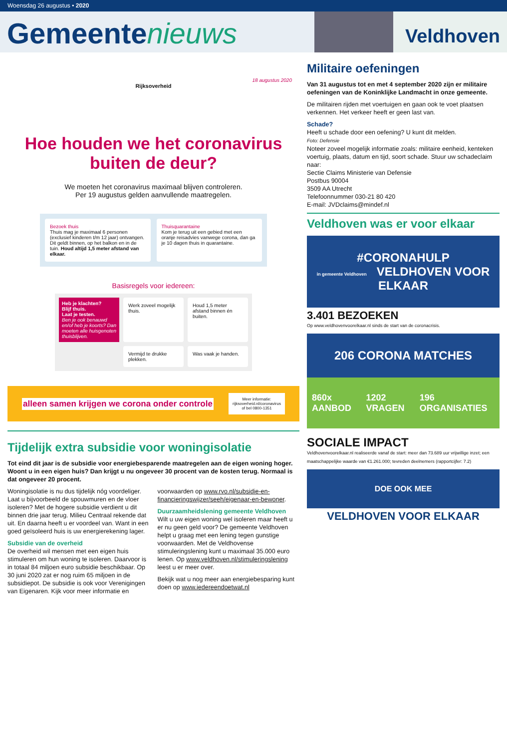Woensdag 26 augustus • 2020
Gemeentenieuws
Veldhoven
18 augustus 2020
Rijksoverheid
Hoe houden we het coronavirus buiten de deur?
We moeten het coronavirus maximaal blijven controleren.
Per 19 augustus gelden aanvullende maatregelen.
Bezoek thuis
Thuis mag je maximaal 6 personen (exclusief kinderen t/m 12 jaar) ontvangen. Dit geldt binnen, op het balkon en in de tuin. Houd altijd 1,5 meter afstand van elkaar.
Thuisquarantaine
Kom je terug uit een gebied met een oranje reisadvies vanwege corona, dan ga je 10 dagen thuis in quarantaine.
Basisregels voor iedereen:
Heb je klachten?
Blijf thuis.
Laat je testen.
Ben je ook benauwd en/of heb je koorts? Dan moeten alle huisgenoten thuisblijven.
Werk zoveel mogelijk thuis.
Houd 1,5 meter afstand binnen én buiten.
Vermijd te drukke plekken.
Was vaak je handen.
alleen samen krijgen we corona onder controle Meer informatie:
rijksoverheid.nl/coronavirus
of bel 0800-1351
Tijdelijk extra subsidie voor woningisolatie
Tot eind dit jaar is de subsidie voor energiebesparende maatregelen aan de eigen woning hoger. Woont u in een eigen huis? Dan krijgt u nu ongeveer 30 procent van de kosten terug. Normaal is dat ongeveer 20 procent.
Woningisolatie is nu dus tijdelijk nóg voordeliger. Laat u bijvoorbeeld de spouwmuren en de vloer isoleren? Met de hogere subsidie verdient u dit binnen drie jaar terug. Milieu Centraal rekende dat uit. En daarna heeft u er voordeel van. Want in een goed geïsoleerd huis is uw energierekening lager.
Subsidie van de overheid
De overheid wil mensen met een eigen huis stimuleren om hun woning te isoleren. Daarvoor is in totaal 84 miljoen euro subsidie beschikbaar. Op 30 juni 2020 zat er nog ruim 65 miljoen in de subsidiepot. De subsidie is ook voor Verenigingen van Eigenaren. Kijk voor meer informatie en voorwaarden op www.rvo.nl/subsidie-en-financieringswijzer/seeh/eigenaar-en-bewoner.
Duurzaamheidslening gemeente Veldhoven
Wilt u uw eigen woning wel isoleren maar heeft u er nu geen geld voor? De gemeente Veldhoven helpt u graag met een lening tegen gunstige voorwaarden. Met de Veldhovense stimuleringslening kunt u maximaal 35.000 euro lenen. Op www.veldhoven.nl/stimuleringslening leest u er meer over.
Bekijk wat u nog meer aan energiebesparing kunt doen op www.iedereendoetwat.nl
Militaire oefeningen
Van 31 augustus tot en met 4 september 2020 zijn er militaire oefeningen van de Koninklijke Landmacht in onze gemeente.
De militairen rijden met voertuigen en gaan ook te voet plaatsen verkennen. Het verkeer heeft er geen last van.
Schade?
Heeft u schade door een oefening? U kunt dit melden.
Foto: Defensie
Noteer zoveel mogelijk informatie zoals: militaire eenheid, kenteken voertuig, plaats, datum en tijd, soort schade. Stuur uw schadeclaim naar:
Sectie Claims Ministerie van Defensie
Postbus 90004
3509 AA Utrecht
Telefoonnummer 030-21 80 420
E-mail: JVDclaims@mindef.nl
Veldhoven was er voor elkaar
#CORONAHULP
in gemeente Veldhoven VELDHOVEN VOOR ELKAAR
3.401 BEZOEKEN
Op www.veldhovenvoorelkaar.nl sinds de start van de coronacrisis.
206 CORONA MATCHES
860x AANBOD 1202 VRAGEN 196 ORGANISATIES
SOCIALE IMPACT
Veldhovenvoorelkaar.nl realiseerde vanaf de start: meer dan 73.689 uur vrijwillige inzet; een maatschappelijke waarde van €1.261.000; tevreden deelnemers (rapportcijfer: 7.2)
DOE OOK MEE
VELDHOVEN VOOR ELKAAR